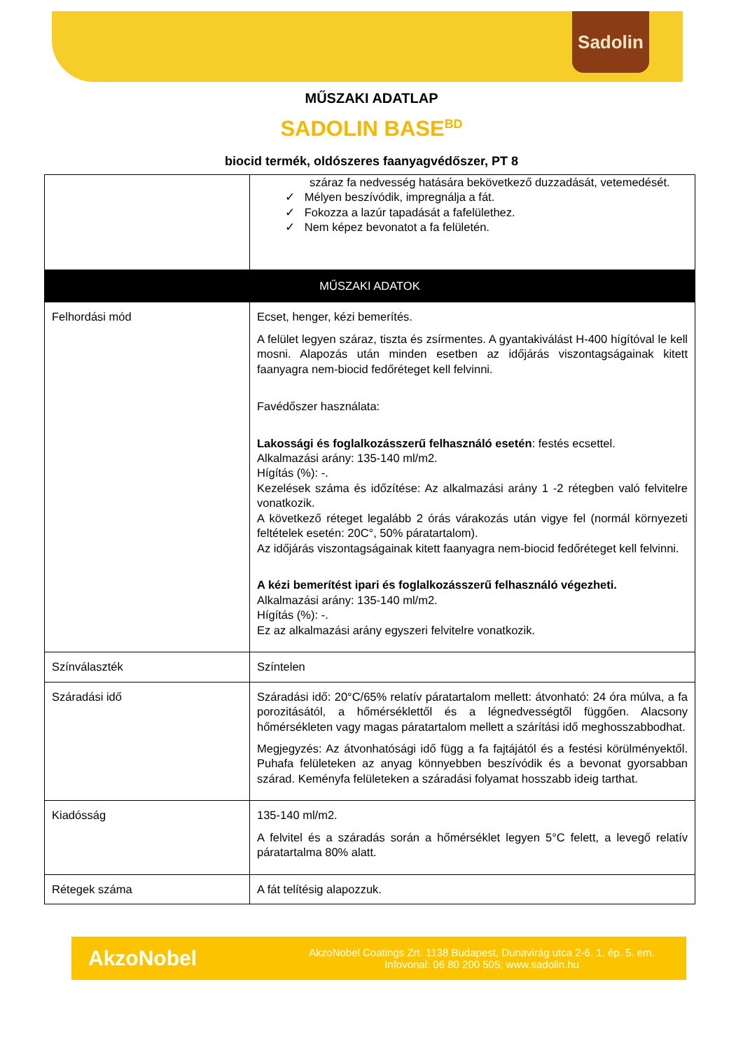Sadolin
MŰSZAKI ADATLAP
SADOLIN BASE<sup>BD</sup>
biocid termék, oldószeres faanyagvédőszer, PT 8
| | száraz fa nedvesség hatására bekövetkező duzzadását, vetemedését. ✓ Mélyen beszívódik, impregnálja a fát. ✓ Fokozza a lazúr tapadását a fafelülethez. ✓ Nem képez bevonatot a fa felületén. |
| MŰSZAKI ADATOK | |
| Felhordási mód | Ecset, henger, kézi bemerítés. A felület legyen száraz, tiszta és zsírmentes. A gyantakiválást H-400 hígítóval le kell mosni. Alapozás után minden esetben az időjárás viszontagságainak kitett faanyagra nem-biocid fedőréteget kell felvinni. Favédőszer használata: Lakossági és foglalkozásszerű felhasználó esetén : festés ecsettel. Alkalmazási arány: 135-140 ml/m2. Hígítás (%): -. Kezelések száma és időzítése: Az alkalmazási arány 1 -2 rétegben való felvitelre vonatkozik. A következő réteget legalább 2 órás várakozás után vigye fel (normál környezeti feltételek esetén: 20C°, 50% páratartalom). Az időjárás viszontagságainak kitett faanyagra nem-biocid fedőréteget kell felvinni. A kézi bemerítést ipari és foglalkozásszerű felhasználó végezheti. Alkalmazási arány: 135-140 ml/m2. Hígítás (%): -. Ez az alkalmazási arány egyszeri felvitelre vonatkozik. |
| Színválaszték | Színtelen |
| Száradási idő | Száradási idő: 20°C/65% relatív páratartalom mellett: átvonható: 24 óra múlva, a fa porozitásától, a hőmérséklettől és a légnedvességtől függően. Alacsony hőmérsékleten vagy magas páratartalom mellett a szárítási idő meghosszabbodhat. Megjegyzés: Az átvonhatósági idő függ a fa fajtájától és a festési körülményektől. Puhafa felületeken az anyag könnyebben beszívódik és a bevonat gyorsabban szárad. Keményfa felületeken a száradási folyamat hosszabb ideig tarthat. |
| Kiadósság | 135-140 ml/m2. A felvitel és a száradás során a hőmérséklet legyen 5°C felett, a levegő relatív páratartalma 80% alatt. |
| Rétegek száma | A fát telítésig alapozzuk. |
AkzoNobel
AkzoNobel Coatings Zrt. 1138 Budapest, Dunavirág utca 2-6. 1. ép. 5. em.
Infovonal: 06 80 200 505; www.sadolin.hu